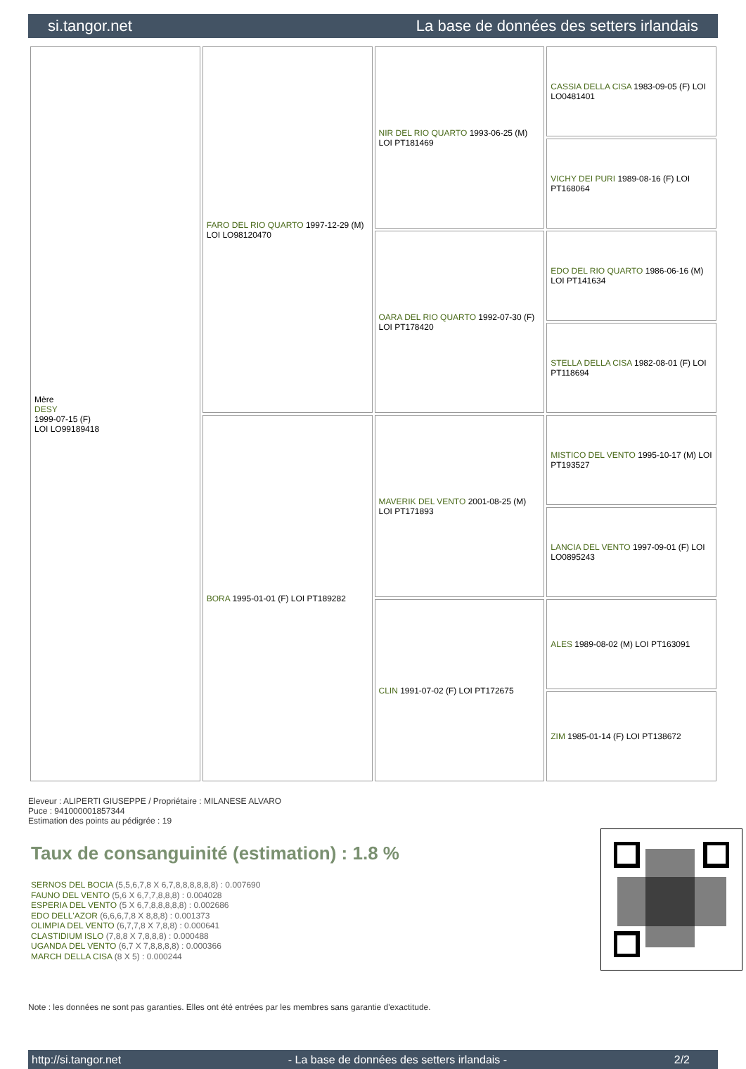si.tangor.net La base de données des setters irlandais
| Mère DESY 1999-07-15 (F) LOI LO99189418 | FARO DEL RIO QUARTO 1997-12-29 (M) LOI LO98120470 | NIR DEL RIO QUARTO 1993-06-25 (M) LOI PT181469 | CASSIA DELLA CISA 1983-09-05 (F) LOI LO0481401 |
| | | | VICHY DEI PURI 1989-08-16 (F) LOI PT168064 |
| | | OARA DEL RIO QUARTO 1992-07-30 (F) LOI PT178420 | EDO DEL RIO QUARTO 1986-06-16 (M) LOI PT141634 |
| | | | STELLA DELLA CISA 1982-08-01 (F) LOI PT118694 |
| | BORA 1995-01-01 (F) LOI PT189282 | MAVERIK DEL VENTO 2001-08-25 (M) LOI PT171893 | MISTICO DEL VENTO 1995-10-17 (M) LOI PT193527 |
| | | | LANCIA DEL VENTO 1997-09-01 (F) LOI LO0895243 |
| | | CLIN 1991-07-02 (F) LOI PT172675 | ALES 1989-08-02 (M) LOI PT163091 |
| | | | ZIM 1985-01-14 (F) LOI PT138672 |
Eleveur : ALIPERTI GIUSEPPE / Propriétaire : MILANESE ALVARO
Puce : 941000001857344
Estimation des points au pédigrée : 19
Taux de consanguinité (estimation) : 1.8 %
SERNOS DEL BOCIA (5,5,6,7,8 X 6,7,8,8,8,8,8,8) : 0.007690
FAUNO DEL VENTO (5,6 X 6,7,7,8,8,8) : 0.004028
ESPERIA DEL VENTO (5 X 6,7,8,8,8,8,8) : 0.002686
EDO DELL'AZOR (6,6,6,7,8 X 8,8,8) : 0.001373
OLIMPIA DEL VENTO (6,7,7,8 X 7,8,8) : 0.000641
CLASTIDIUM ISLO (7,8,8 X 7,8,8,8) : 0.000488
UGANDA DEL VENTO (6,7 X 7,8,8,8,8) : 0.000366
MARCH DELLA CISA (8 X 5) : 0.000244
Note : les données ne sont pas garanties. Elles ont été entrées par les membres sans garantie d'exactitude.
http://si.tangor.net - La base de données des setters irlandais - 2/2